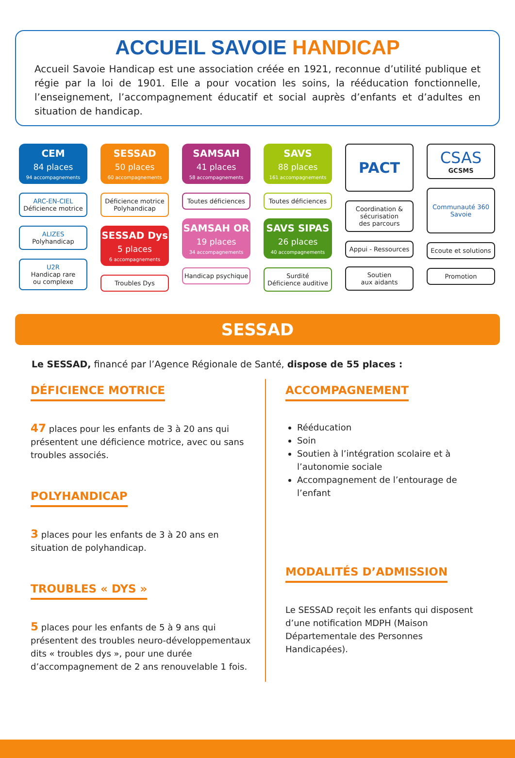ACCUEIL SAVOIE HANDICAP
Accueil Savoie Handicap est une association créée en 1921, reconnue d’utilité publique et régie par la loi de 1901. Elle a pour vocation les soins, la rééducation fonctionnelle, l’enseignement, l’accompagnement éducatif et social auprès d’enfants et d’adultes en situation de handicap.
CEM
84 places
94 accompagnements
ARC-EN-CIEL
Déficience motrice
ALIZES
Polyhandicap
U2R
Handicap rare
ou complexe
SESSAD
50 places
60 accompagnements
Déficience motrice
Polyhandicap
SESSAD Dys
5 places
6 accompagnements
Troubles Dys
SAMSAH
41 places
58 accompagnements
Toutes déficiences
SAMSAH OR
19 places
34 accompagnements
Handicap psychique
SAVS
88 places
161 accompagnements
Toutes déficiences
SAVS SIPAS
26 places
40 accompagnements
Surdité
Déficience auditive
PACT
Coordination &
sécurisation
des parcours
Appui - Ressources
Soutien
aux aidants
CSAS
GCSMS
Communauté 360
Savoie
Ecoute et solutions
Promotion
SESSAD
Le SESSAD, financé par l’Agence Régionale de Santé, dispose de 55 places :
DÉFICIENCE MOTRICE
47 places pour les enfants de 3 à 20 ans qui présentent une déficience motrice, avec ou sans troubles associés.
POLYHANDICAP
3 places pour les enfants de 3 à 20 ans en situation de polyhandicap.
TROUBLES « DYS »
5 places pour les enfants de 5 à 9 ans qui présentent des troubles neuro-développementaux dits « troubles dys », pour une durée d’accompagnement de 2 ans renouvelable 1 fois.
ACCOMPAGNEMENT
Rééducation
Soin
Soutien à l’intégration scolaire et à l’autonomie sociale
Accompagnement de l’entourage de l’enfant
MODALITÉS D’ADMISSION
Le SESSAD reçoit les enfants qui disposent d’une notification MDPH (Maison Départementale des Personnes Handicapées).